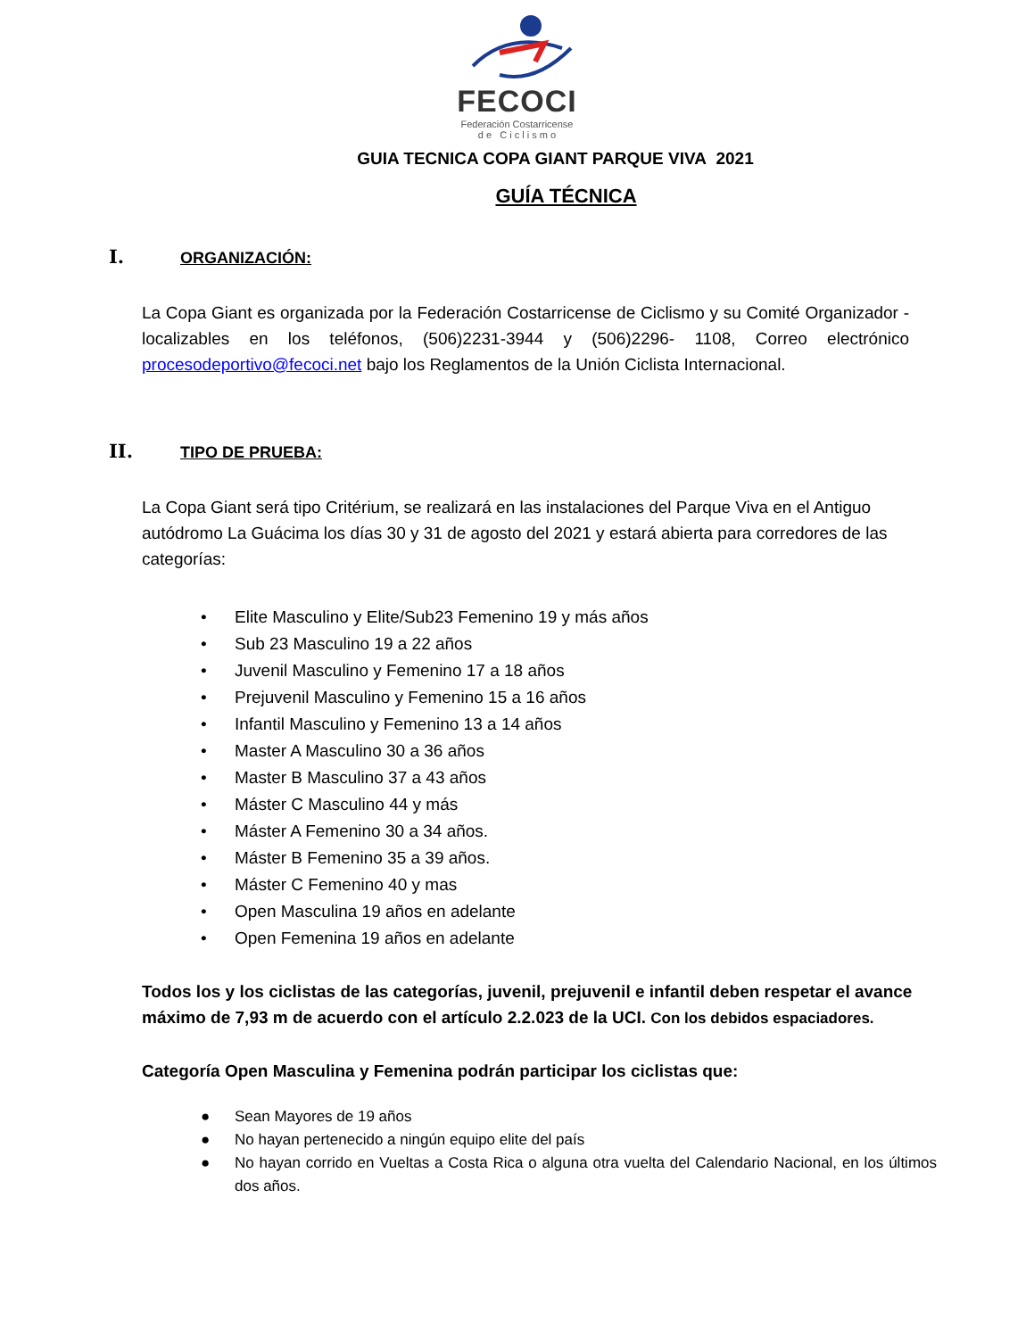FECOCI
Federación Costarricense
d e C i c l i s m o
GUIA TECNICA COPA GIANT PARQUE VIVA 2021
GUÍA TÉCNICA
I. ORGANIZACIÓN:
La Copa Giant es organizada por la Federación Costarricense de Ciclismo y su Comité Organizador -localizables en los teléfonos, (506)2231-3944 y (506)2296- 1108, Correo electrónico procesodeportivo@fecoci.net bajo los Reglamentos de la Unión Ciclista Internacional.
II. TIPO DE PRUEBA:
La Copa Giant será tipo Critérium, se realizará en las instalaciones del Parque Viva en el Antiguo autódromo La Guácima los días 30 y 31 de agosto del 2021 y estará abierta para corredores de las categorías:
• Elite Masculino y Elite/Sub23 Femenino 19 y más años
• Sub 23 Masculino 19 a 22 años
• Juvenil Masculino y Femenino 17 a 18 años
• Prejuvenil Masculino y Femenino 15 a 16 años
• Infantil Masculino y Femenino 13 a 14 años
• Master A Masculino 30 a 36 años
• Master B Masculino 37 a 43 años
• Máster C Masculino 44 y más
• Máster A Femenino 30 a 34 años.
• Máster B Femenino 35 a 39 años.
• Máster C Femenino 40 y mas
• Open Masculina 19 años en adelante
• Open Femenina 19 años en adelante
Todos los y los ciclistas de las categorías, juvenil, prejuvenil e infantil deben respetar el avance máximo de 7,93 m de acuerdo con el artículo 2.2.023 de la UCI. Con los debidos espaciadores.
Categoría Open Masculina y Femenina podrán participar los ciclistas que:
● Sean Mayores de 19 años
● No hayan pertenecido a ningún equipo elite del país
● No hayan corrido en Vueltas a Costa Rica o alguna otra vuelta del Calendario Nacional, en los últimos dos años.